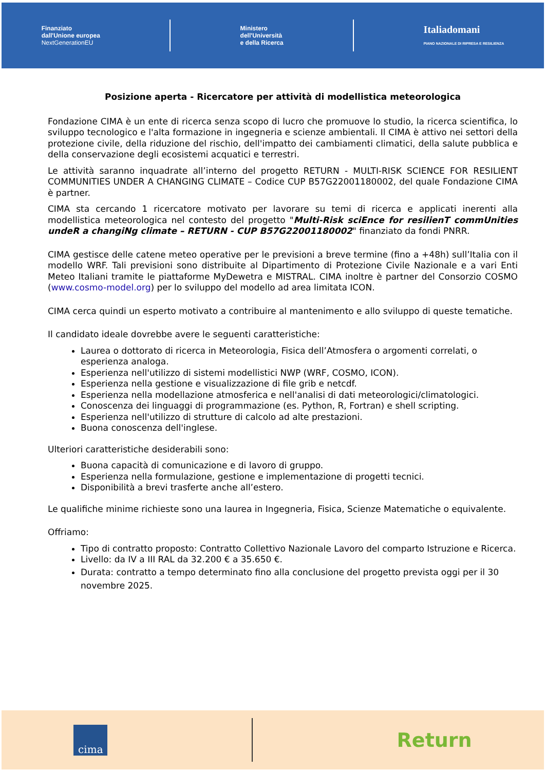Finanziato
dall'Unione europea
NextGenerationEU
Ministero
dell'Università
e della Ricerca
Italiadomani
PIANO NAZIONALE DI RIPRESA E RESILIENZA
Posizione aperta - Ricercatore per attività di modellistica meteorologica
Fondazione CIMA è un ente di ricerca senza scopo di lucro che promuove lo studio, la ricerca scientifica, lo sviluppo tecnologico e l'alta formazione in ingegneria e scienze ambientali. Il CIMA è attivo nei settori della protezione civile, della riduzione del rischio, dell'impatto dei cambiamenti climatici, della salute pubblica e della conservazione degli ecosistemi acquatici e terrestri.
Le attività saranno inquadrate all’interno del progetto RETURN - MULTI-RISK SCIENCE FOR RESILIENT COMMUNITIES UNDER A CHANGING CLIMATE – Codice CUP B57G22001180002, del quale Fondazione CIMA è partner.
CIMA sta cercando 1 ricercatore motivato per lavorare su temi di ricerca e applicati inerenti alla modellistica meteorologica nel contesto del progetto "Multi-Risk sciEnce for resilienT commUnities undeR a changiNg climate – RETURN - CUP B57G22001180002" finanziato da fondi PNRR.
CIMA gestisce delle catene meteo operative per le previsioni a breve termine (fino a +48h) sull’Italia con il modello WRF. Tali previsioni sono distribuite al Dipartimento di Protezione Civile Nazionale e a vari Enti Meteo Italiani tramite le piattaforme MyDewetra e MISTRAL. CIMA inoltre è partner del Consorzio COSMO (www.cosmo-model.org) per lo sviluppo del modello ad area limitata ICON.
CIMA cerca quindi un esperto motivato a contribuire al mantenimento e allo sviluppo di queste tematiche.
Il candidato ideale dovrebbe avere le seguenti caratteristiche:
Laurea o dottorato di ricerca in Meteorologia, Fisica dell’Atmosfera o argomenti correlati, o esperienza analoga.
Esperienza nell'utilizzo di sistemi modellistici NWP (WRF, COSMO, ICON).
Esperienza nella gestione e visualizzazione di file grib e netcdf.
Esperienza nella modellazione atmosferica e nell'analisi di dati meteorologici/climatologici.
Conoscenza dei linguaggi di programmazione (es. Python, R, Fortran) e shell scripting.
Esperienza nell'utilizzo di strutture di calcolo ad alte prestazioni.
Buona conoscenza dell'inglese.
Ulteriori caratteristiche desiderabili sono:
Buona capacità di comunicazione e di lavoro di gruppo.
Esperienza nella formulazione, gestione e implementazione di progetti tecnici.
Disponibilità a brevi trasferte anche all’estero.
Le qualifiche minime richieste sono una laurea in Ingegneria, Fisica, Scienze Matematiche o equivalente.
Offriamo:
Tipo di contratto proposto: Contratto Collettivo Nazionale Lavoro del comparto Istruzione e Ricerca.
Livello: da IV a III RAL da 32.200 € a 35.650 €.
Durata: contratto a tempo determinato fino alla conclusione del progetto prevista oggi per il 30 novembre 2025.
cima
Return